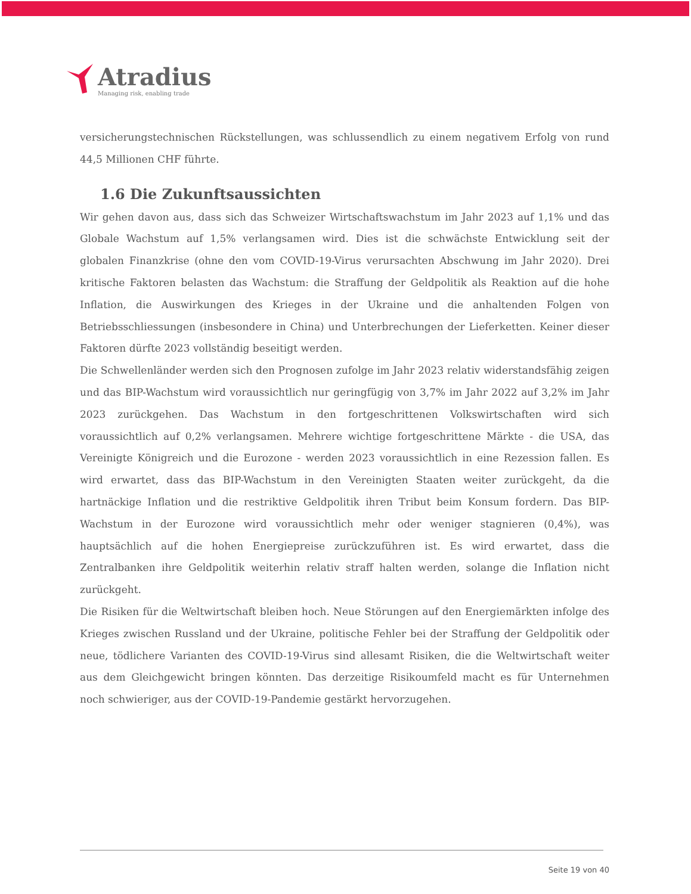Atradius
Managing risk, enabling trade
versicherungstechnischen Rückstellungen, was schlussendlich zu einem negativem Erfolg von rund 44,5 Millionen CHF führte.
1.6 Die Zukunftsaussichten
Wir gehen davon aus, dass sich das Schweizer Wirtschaftswachstum im Jahr 2023 auf 1,1% und das Globale Wachstum auf 1,5% verlangsamen wird. Dies ist die schwächste Entwicklung seit der globalen Finanzkrise (ohne den vom COVID-19-Virus verursachten Abschwung im Jahr 2020). Drei kritische Faktoren belasten das Wachstum: die Straffung der Geldpolitik als Reaktion auf die hohe Inflation, die Auswirkungen des Krieges in der Ukraine und die anhaltenden Folgen von Betriebsschliessungen (insbesondere in China) und Unterbrechungen der Lieferketten. Keiner dieser Faktoren dürfte 2023 vollständig beseitigt werden.
Die Schwellenländer werden sich den Prognosen zufolge im Jahr 2023 relativ widerstandsfähig zeigen und das BIP-Wachstum wird voraussichtlich nur geringfügig von 3,7% im Jahr 2022 auf 3,2% im Jahr 2023 zurückgehen. Das Wachstum in den fortgeschrittenen Volkswirtschaften wird sich voraussichtlich auf 0,2% verlangsamen. Mehrere wichtige fortgeschrittene Märkte - die USA, das Vereinigte Königreich und die Eurozone - werden 2023 voraussichtlich in eine Rezession fallen. Es wird erwartet, dass das BIP-Wachstum in den Vereinigten Staaten weiter zurückgeht, da die hartnäckige Inflation und die restriktive Geldpolitik ihren Tribut beim Konsum fordern. Das BIP-Wachstum in der Eurozone wird voraussichtlich mehr oder weniger stagnieren (0,4%), was hauptsächlich auf die hohen Energiepreise zurückzuführen ist. Es wird erwartet, dass die Zentralbanken ihre Geldpolitik weiterhin relativ straff halten werden, solange die Inflation nicht zurückgeht.
Die Risiken für die Weltwirtschaft bleiben hoch. Neue Störungen auf den Energiemärkten infolge des Krieges zwischen Russland und der Ukraine, politische Fehler bei der Straffung der Geldpolitik oder neue, tödlichere Varianten des COVID-19-Virus sind allesamt Risiken, die die Weltwirtschaft weiter aus dem Gleichgewicht bringen könnten. Das derzeitige Risikoumfeld macht es für Unternehmen noch schwieriger, aus der COVID-19-Pandemie gestärkt hervorzugehen.
Seite 19 von 40